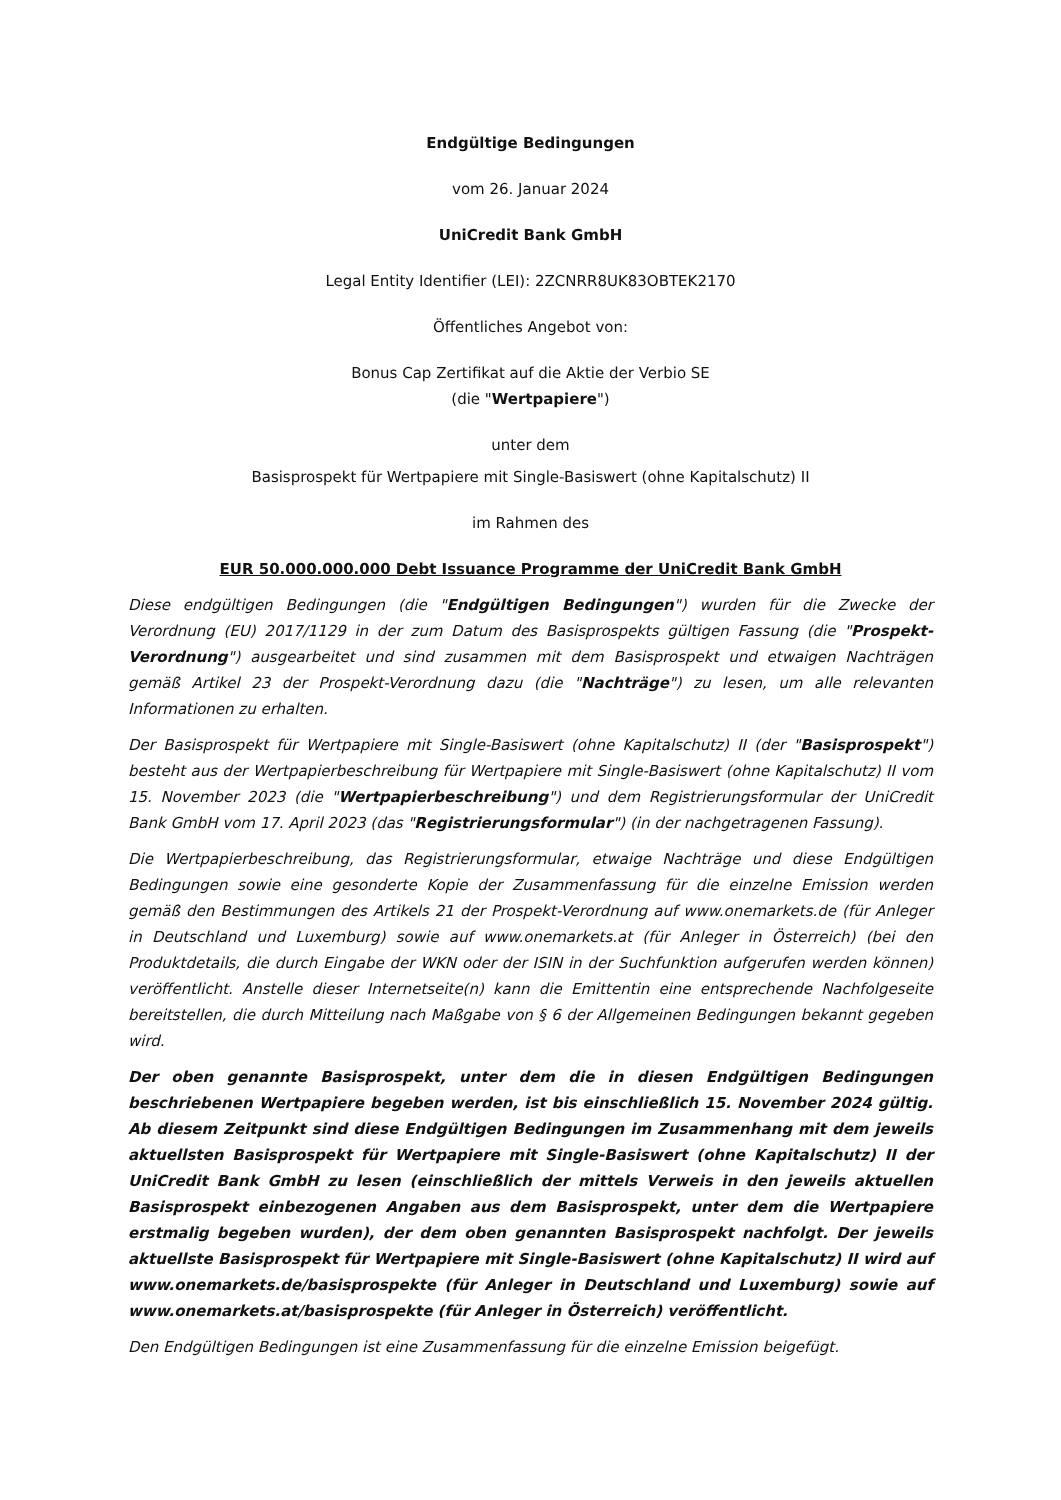Endgültige Bedingungen
vom 26. Januar 2024
UniCredit Bank GmbH
Legal Entity Identifier (LEI): 2ZCNRR8UK83OBTEK2170
Öffentliches Angebot von:
Bonus Cap Zertifikat auf die Aktie der Verbio SE
(die "Wertpapiere")
unter dem
Basisprospekt für Wertpapiere mit Single-Basiswert (ohne Kapitalschutz) II
im Rahmen des
EUR 50.000.000.000 Debt Issuance Programme der UniCredit Bank GmbH
Diese endgültigen Bedingungen (die "Endgültigen Bedingungen") wurden für die Zwecke der Verordnung (EU) 2017/1129 in der zum Datum des Basisprospekts gültigen Fassung (die "Prospekt-Verordnung") ausgearbeitet und sind zusammen mit dem Basisprospekt und etwaigen Nachträgen gemäß Artikel 23 der Prospekt-Verordnung dazu (die "Nachträge") zu lesen, um alle relevanten Informationen zu erhalten.
Der Basisprospekt für Wertpapiere mit Single-Basiswert (ohne Kapitalschutz) II (der "Basisprospekt") besteht aus der Wertpapierbeschreibung für Wertpapiere mit Single-Basiswert (ohne Kapitalschutz) II vom 15. November 2023 (die "Wertpapierbeschreibung") und dem Registrierungsformular der UniCredit Bank GmbH vom 17. April 2023 (das "Registrierungsformular") (in der nachgetragenen Fassung).
Die Wertpapierbeschreibung, das Registrierungsformular, etwaige Nachträge und diese Endgültigen Bedingungen sowie eine gesonderte Kopie der Zusammenfassung für die einzelne Emission werden gemäß den Bestimmungen des Artikels 21 der Prospekt-Verordnung auf www.onemarkets.de (für Anleger in Deutschland und Luxemburg) sowie auf www.onemarkets.at (für Anleger in Österreich) (bei den Produktdetails, die durch Eingabe der WKN oder der ISIN in der Suchfunktion aufgerufen werden können) veröffentlicht. Anstelle dieser Internetseite(n) kann die Emittentin eine entsprechende Nachfolgeseite bereitstellen, die durch Mitteilung nach Maßgabe von § 6 der Allgemeinen Bedingungen bekannt gegeben wird.
Der oben genannte Basisprospekt, unter dem die in diesen Endgültigen Bedingungen beschriebenen Wertpapiere begeben werden, ist bis einschließlich 15. November 2024 gültig. Ab diesem Zeitpunkt sind diese Endgültigen Bedingungen im Zusammenhang mit dem jeweils aktuellsten Basisprospekt für Wertpapiere mit Single-Basiswert (ohne Kapitalschutz) II der UniCredit Bank GmbH zu lesen (einschließlich der mittels Verweis in den jeweils aktuellen Basisprospekt einbezogenen Angaben aus dem Basisprospekt, unter dem die Wertpapiere erstmalig begeben wurden), der dem oben genannten Basisprospekt nachfolgt. Der jeweils aktuellste Basisprospekt für Wertpapiere mit Single-Basiswert (ohne Kapitalschutz) II wird auf www.onemarkets.de/basisprospekte (für Anleger in Deutschland und Luxemburg) sowie auf www.onemarkets.at/basisprospekte (für Anleger in Österreich) veröffentlicht.
Den Endgültigen Bedingungen ist eine Zusammenfassung für die einzelne Emission beigefügt.